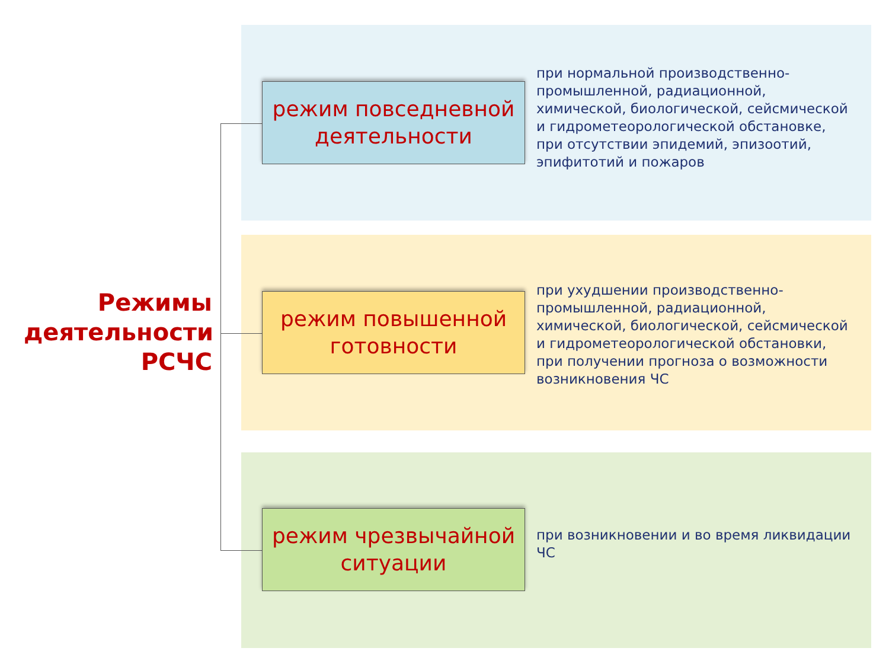Режимы деятельности РСЧС
режим повседневной деятельности
при нормальной производственно-промышленной, радиационной, химической, биологической, сейсмической и гидрометеорологической обстановке, при отсутствии эпидемий, эпизоотий, эпифитотий и пожаров
режим повышенной готовности
при ухудшении производственно-промышленной, радиационной, химической, биологической, сейсмической и гидрометеорологической обстановки, при получении прогноза о возможности возникновения ЧС
режим чрезвычайной ситуации
при возникновении и во время ликвидации ЧС